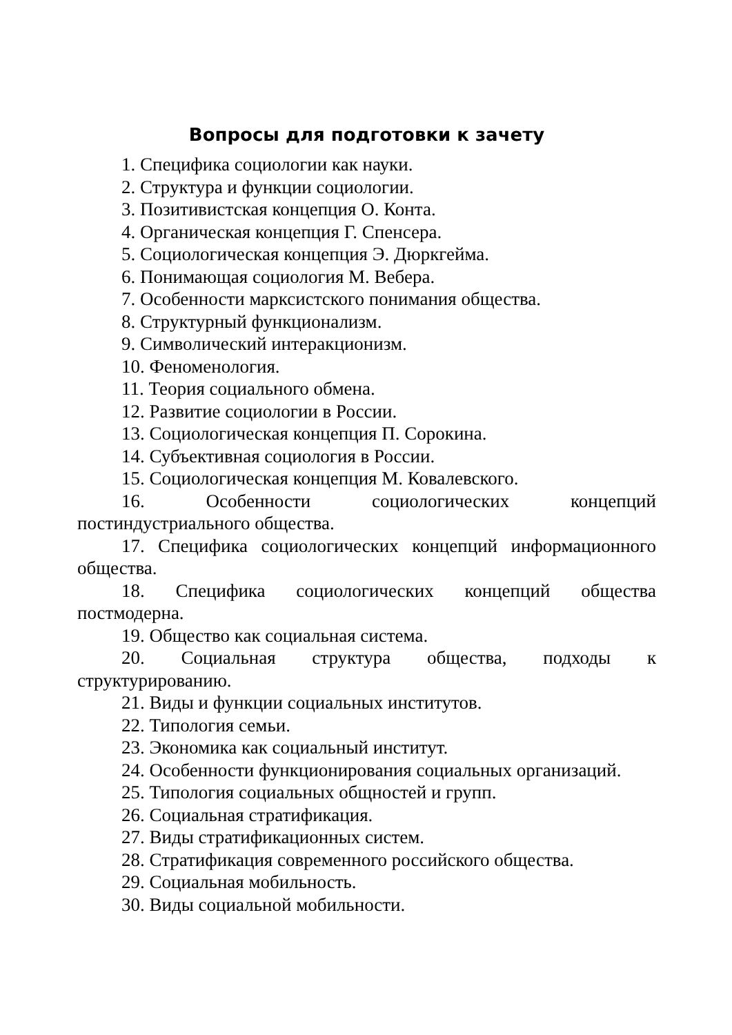Вопросы для подготовки к зачету
1. Специфика социологии как науки.
2. Структура и функции социологии.
3. Позитивистская концепция О. Конта.
4. Органическая концепция Г. Спенсера.
5. Социологическая концепция Э. Дюркгейма.
6. Понимающая социология М. Вебера.
7. Особенности марксистского понимания общества.
8. Структурный функционализм.
9. Символический интеракционизм.
10. Феноменология.
11. Теория социального обмена.
12. Развитие социологии в России.
13. Социологическая концепция П. Сорокина.
14. Субъективная социология в России.
15. Социологическая концепция М. Ковалевского.
16. Особенности социологических концепций постиндустриального общества.
17. Специфика социологических концепций информационного общества.
18. Специфика социологических концепций общества постмодерна.
19. Общество как социальная система.
20. Социальная структура общества, подходы к структурированию.
21. Виды и функции социальных институтов.
22. Типология семьи.
23. Экономика как социальный институт.
24. Особенности функционирования социальных организаций.
25. Типология социальных общностей и групп.
26. Социальная стратификация.
27. Виды стратификационных систем.
28. Стратификация современного российского общества.
29. Социальная мобильность.
30. Виды социальной мобильности.